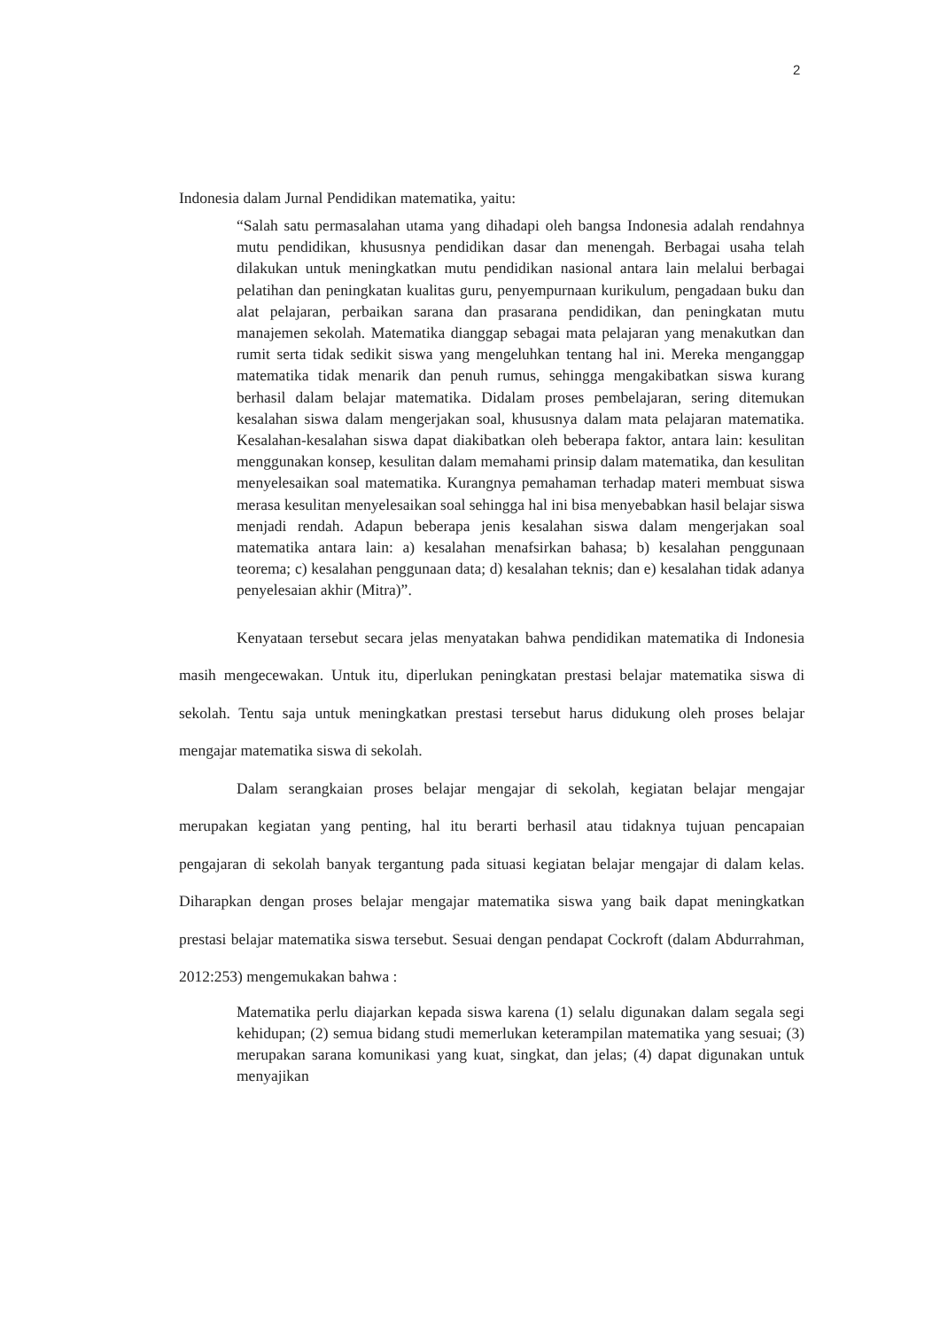2
Indonesia dalam Jurnal Pendidikan matematika, yaitu:
“Salah satu permasalahan utama yang dihadapi oleh bangsa Indonesia adalah rendahnya mutu pendidikan, khususnya pendidikan dasar dan menengah. Berbagai usaha telah dilakukan untuk meningkatkan mutu pendidikan nasional antara lain melalui berbagai pelatihan dan peningkatan kualitas guru, penyempurnaan kurikulum, pengadaan buku dan alat pelajaran, perbaikan sarana dan prasarana pendidikan, dan peningkatan mutu manajemen sekolah. Matematika dianggap sebagai mata pelajaran yang menakutkan dan rumit serta tidak sedikit siswa yang mengeluhkan tentang hal ini. Mereka menganggap matematika tidak menarik dan penuh rumus, sehingga mengakibatkan siswa kurang berhasil dalam belajar matematika. Didalam proses pembelajaran, sering ditemukan kesalahan siswa dalam mengerjakan soal, khususnya dalam mata pelajaran matematika. Kesalahan-kesalahan siswa dapat diakibatkan oleh beberapa faktor, antara lain: kesulitan menggunakan konsep, kesulitan dalam memahami prinsip dalam matematika, dan kesulitan menyelesaikan soal matematika. Kurangnya pemahaman terhadap materi membuat siswa merasa kesulitan menyelesaikan soal sehingga hal ini bisa menyebabkan hasil belajar siswa menjadi rendah. Adapun beberapa jenis kesalahan siswa dalam mengerjakan soal matematika antara lain: a) kesalahan menafsirkan bahasa; b) kesalahan penggunaan teorema; c) kesalahan penggunaan data; d) kesalahan teknis; dan e) kesalahan tidak adanya penyelesaian akhir (Mitra)”.
Kenyataan tersebut secara jelas menyatakan bahwa pendidikan matematika di Indonesia masih mengecewakan. Untuk itu, diperlukan peningkatan prestasi belajar matematika siswa di sekolah. Tentu saja untuk meningkatkan prestasi tersebut harus didukung oleh proses belajar mengajar matematika siswa di sekolah.
Dalam serangkaian proses belajar mengajar di sekolah, kegiatan belajar mengajar merupakan kegiatan yang penting, hal itu berarti berhasil atau tidaknya tujuan pencapaian pengajaran di sekolah banyak tergantung pada situasi kegiatan belajar mengajar di dalam kelas. Diharapkan dengan proses belajar mengajar matematika siswa yang baik dapat meningkatkan prestasi belajar matematika siswa tersebut. Sesuai dengan pendapat Cockroft (dalam Abdurrahman, 2012:253) mengemukakan bahwa :
Matematika perlu diajarkan kepada siswa karena (1) selalu digunakan dalam segala segi kehidupan; (2) semua bidang studi memerlukan keterampilan matematika yang sesuai; (3) merupakan sarana komunikasi yang kuat, singkat, dan jelas; (4) dapat digunakan untuk menyajikan